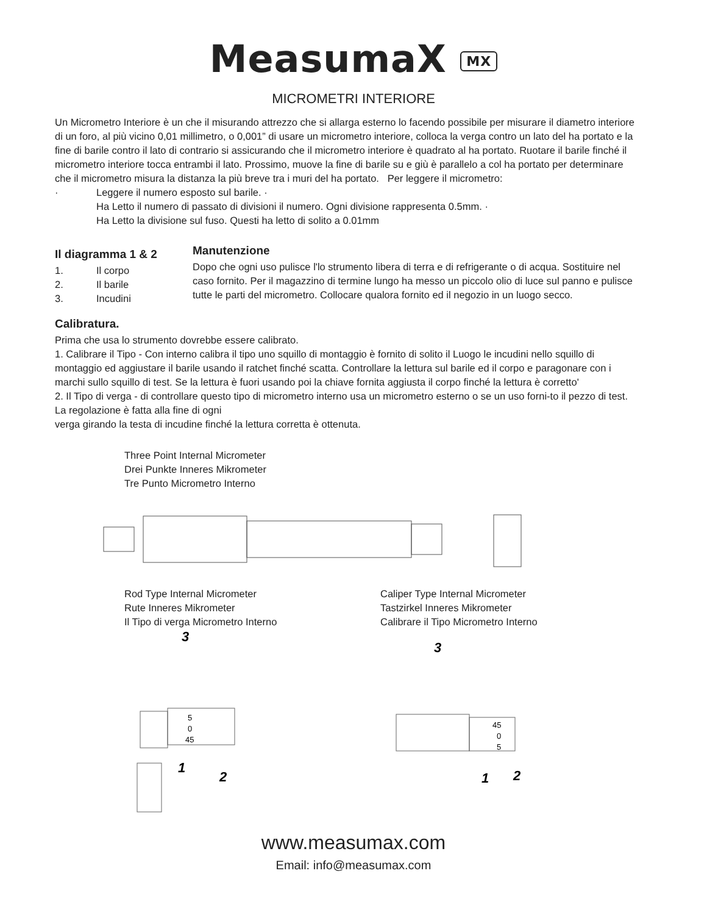MeasumaX MX
MICROMETRI INTERIORE
Un Micrometro Interiore è un che il misurando attrezzo che si allarga esterno lo facendo possibile per misurare il diametro interiore di un foro, al più vicino 0,01 millimetro, o 0,001” di usare un micrometro interiore, colloca la verga contro un lato del ha portato e la fine di barile contro il lato di contrario si assicurando che il micrometro interiore è quadrato al ha portato. Ruotare il barile finché il micrometro interiore tocca entrambi il lato. Prossimo, muove la fine di barile su e giù è parallelo a col ha portato per determinare che il micrometro misura la distanza la più breve tra i muri del ha portato. Per leggere il micrometro:
· Leggere il numero esposto sul barile. ·
Ha Letto il numero di passato di divisioni il numero. Ogni divisione rappresenta 0.5mm. ·
Ha Letto la divisione sul fuso. Questi ha letto di solito a 0.01mm
Il diagramma 1 & 2
1. Il corpo
2. Il barile
3. Incudini
Manutenzione
Dopo che ogni uso pulisce l'lo strumento libera di terra e di refrigerante o di acqua. Sostituire nel caso fornito. Per il magazzino di termine lungo ha messo un piccolo olio di luce sul panno e pulisce tutte le parti del micrometro. Collocare qualora fornito ed il negozio in un luogo secco.
Calibratura.
Prima che usa lo strumento dovrebbe essere calibrato.
1. Calibrare il Tipo - Con interno calibra il tipo uno squillo di montaggio è fornito di solito il Luogo le incudini nello squillo di montaggio ed aggiustare il barile usando il ratchet finché scatta. Controllare la lettura sul barile ed il corpo e paragonare con i marchi sullo squillo di test. Se la lettura è fuori usando poi la chiave fornita aggiusta il corpo finché la lettura è corretto'
2. Il Tipo di verga - di controllare questo tipo di micrometro interno usa un micrometro esterno o se un uso forni-to il pezzo di test. La regolazione è fatta alla fine di ogni
verga girando la testa di incudine finché la lettura corretta è ottenuta.
Three Point Internal Micrometer
Drei Punkte Inneres Mikrometer
Tre Punto Micrometro Interno
Rod Type Internal Micrometer
Rute Inneres Mikrometer
Il Tipo di verga Micrometro Interno
Caliper Type Internal Micrometer
Tastzirkel Inneres Mikrometer
Calibrare il Tipo Micrometro Interno
3
1
2
3
1
2
5
0
45
45
0
5
www.measumax.com
Email: info@measumax.com